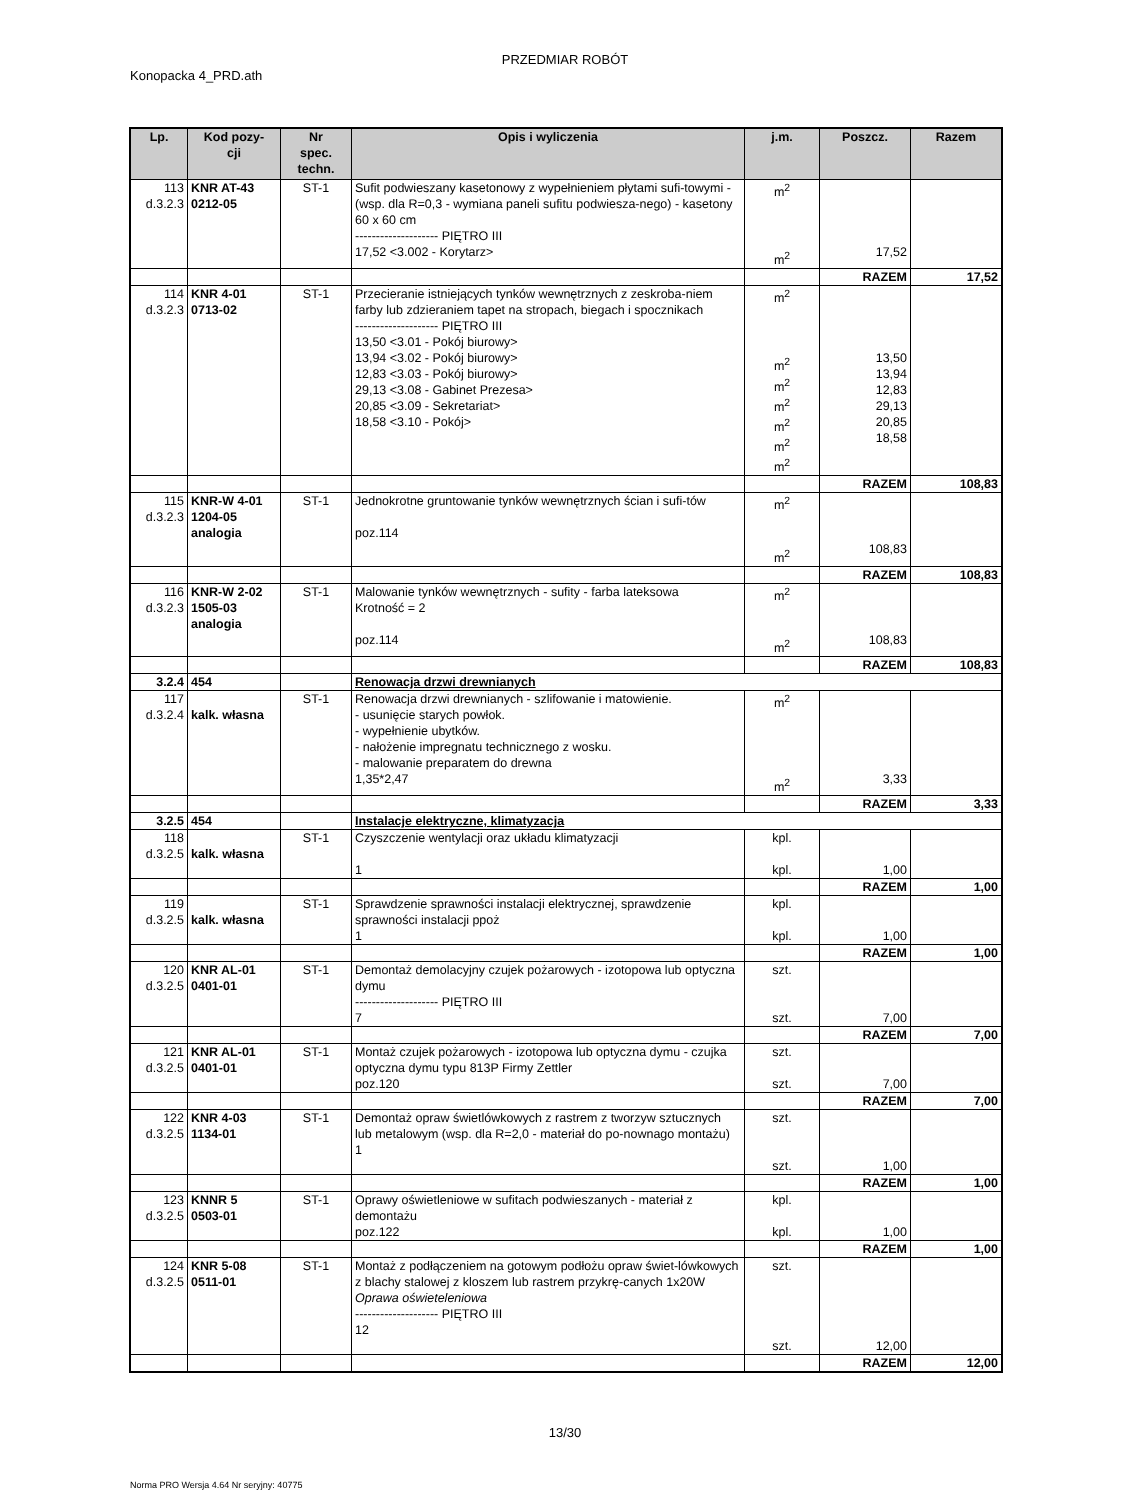PRZEDMIAR ROBÓT
Konopacka 4_PRD.ath
| Lp. | Kod pozy- cji | Nr spec. techn. | Opis i wyliczenia | j.m. | Poszcz. | Razem |
| --- | --- | --- | --- | --- | --- | --- |
| 113 d.3.2.3 | KNR AT-43 0212-05 | ST-1 | Sufit podwieszany kasetonowy z wypełnieniem płytami sufi-towymi - (wsp. dla R=0,3 - wymiana paneli sufitu podwiesza-nego) - kasetony 60 x 60 cm -------------------- PIĘTRO III 17,52 <3.002 - Korytarz> | m<sup>2</sup> m<sup>2</sup> | 17,52 | |
| | | | | | RAZEM | 17,52 |
| 114 d.3.2.3 | KNR 4-01 0713-02 | ST-1 | Przecieranie istniejących tynków wewnętrznych z zeskroba-niem farby lub zdzieraniem tapet na stropach, biegach i spocznikach -------------------- PIĘTRO III 13,50 <3.01 - Pokój biurowy> 13,94 <3.02 - Pokój biurowy> 12,83 <3.03 - Pokój biurowy> 29,13 <3.08 - Gabinet Prezesa> 20,85 <3.09 - Sekretariat> 18,58 <3.10 - Pokój> | m<sup>2</sup> m<sup>2</sup> m<sup>2</sup> m<sup>2</sup> m<sup>2</sup> m<sup>2</sup> m<sup>2</sup> | 13,50 13,94 12,83 29,13 20,85 18,58 | |
| | | | | | RAZEM | 108,83 |
| 115 d.3.2.3 | KNR-W 4-01 1204-05 analogia | ST-1 | Jednokrotne gruntowanie tynków wewnętrznych ścian i sufi-tów poz.114 | m<sup>2</sup> m<sup>2</sup> | 108,83 | |
| | | | | | RAZEM | 108,83 |
| 116 d.3.2.3 | KNR-W 2-02 1505-03 analogia | ST-1 | Malowanie tynków wewnętrznych - sufity - farba lateksowa Krotność = 2 poz.114 | m<sup>2</sup> m<sup>2</sup> | 108,83 | |
| | | | | | RAZEM | 108,83 |
| 3.2.4 | 454 | | Renowacja drzwi drewnianych | | | |
| 117 d.3.2.4 | kalk. własna | ST-1 | Renowacja drzwi drewnianych - szlifowanie i matowienie. - usunięcie starych powłok. - wypełnienie ubytków. - nałożenie impregnatu technicznego z wosku. - malowanie preparatem do drewna 1,35*2,47 | m<sup>2</sup> m<sup>2</sup> | 3,33 | |
| | | | | | RAZEM | 3,33 |
| 3.2.5 | 454 | | Instalacje elektryczne, klimatyzacja | | | |
| 118 d.3.2.5 | kalk. własna | ST-1 | Czyszczenie wentylacji oraz układu klimatyzacji 1 | kpl. kpl. | 1,00 | |
| | | | | | RAZEM | 1,00 |
| 119 d.3.2.5 | kalk. własna | ST-1 | Sprawdzenie sprawności instalacji elektrycznej, sprawdzenie sprawności instalacji ppoż 1 | kpl. kpl. | 1,00 | |
| | | | | | RAZEM | 1,00 |
| 120 d.3.2.5 | KNR AL-01 0401-01 | ST-1 | Demontaż demolacyjny czujek pożarowych - izotopowa lub optyczna dymu -------------------- PIĘTRO III 7 | szt. szt. | 7,00 | |
| | | | | | RAZEM | 7,00 |
| 121 d.3.2.5 | KNR AL-01 0401-01 | ST-1 | Montaż czujek pożarowych - izotopowa lub optyczna dymu - czujka optyczna dymu typu 813P Firmy Zettler poz.120 | szt. szt. | 7,00 | |
| | | | | | RAZEM | 7,00 |
| 122 d.3.2.5 | KNR 4-03 1134-01 | ST-1 | Demontaż opraw świetlówkowych z rastrem z tworzyw sztucznych lub metalowym (wsp. dla R=2,0 - materiał do po-nownago montażu) 1 | szt. szt. | 1,00 | |
| | | | | | RAZEM | 1,00 |
| 123 d.3.2.5 | KNNR 5 0503-01 | ST-1 | Oprawy oświetleniowe w sufitach podwieszanych - materiał z demontażu poz.122 | kpl. kpl. | 1,00 | |
| | | | | | RAZEM | 1,00 |
| 124 d.3.2.5 | KNR 5-08 0511-01 | ST-1 | Montaż z podłączeniem na gotowym podłożu opraw świet-lówkowych z blachy stalowej z kloszem lub rastrem przykrę-canych 1x20W Oprawa oświeteleniowa -------------------- PIĘTRO III 12 | szt. szt. | 12,00 | |
| | | | | | RAZEM | 12,00 |
13/30
Norma PRO Wersja 4.64 Nr seryjny: 40775